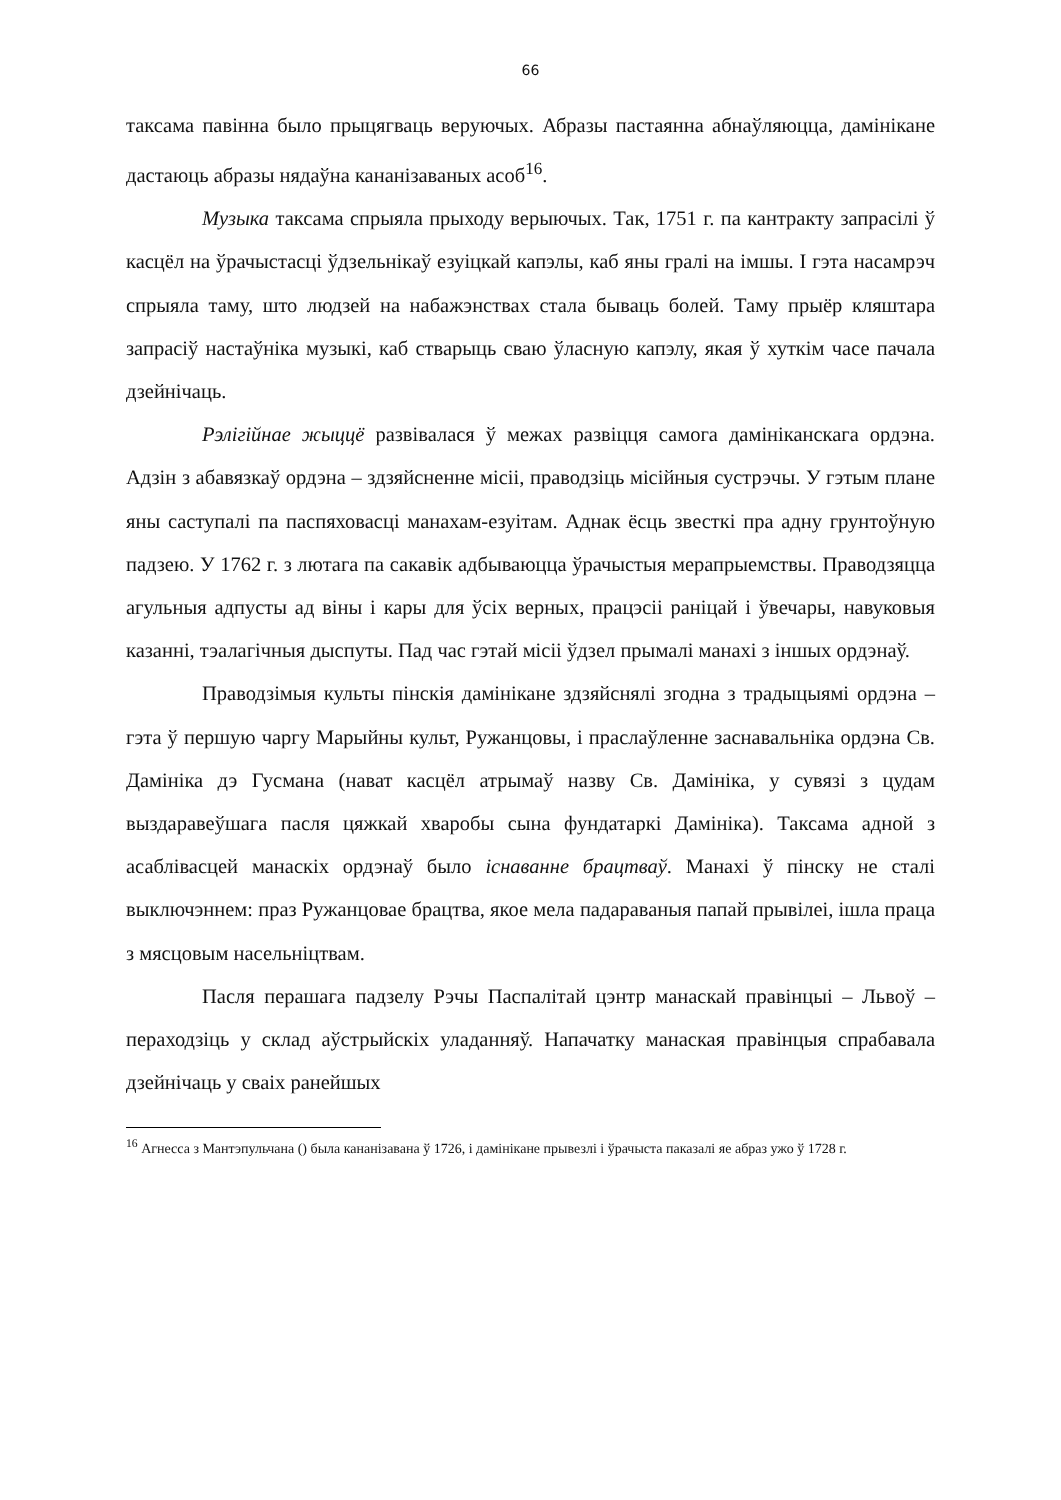66
таксама павінна было прыцягваць веруючых. Абразы пастаянна абнаўляюцца, дамінікане дастаюць абразы нядаўна кананізаваных асоб<sup>16</sup>.
Музыка таксама спрыяла прыходу верыючых. Так, 1751 г. па кантракту запрасілі ў касцёл на ўрачыстасці ўдзельнікаў езуіцкай капэлы, каб яны гралі на імшы. І гэта насамрэч спрыяла таму, што людзей на набажэнствах стала бываць болей. Таму прыёр кляштара запрасіў настаўніка музыкі, каб стварыць сваю ўласную капэлу, якая ў хуткім часе пачала дзейнічаць.
Рэлігійнае жыццё развівалася ў межах развіцця самога дамініканскага ордэна. Адзін з абавязкаў ордэна – здзяйсненне місіі, праводзіць місійныя сустрэчы. У гэтым плане яны саступалі па паспяховасці манахам-езуітам. Аднак ёсць звесткі пра адну грунтоўную падзею. У 1762 г. з лютага па сакавік адбываюцца ўрачыстыя мерапрыемствы. Праводзяцца агульныя адпусты ад віны і кары для ўсіх верных, працэсіі раніцай і ўвечары, навуковыя казанні, тэалагічныя дыспуты. Пад час гэтай місіі ўдзел прымалі манахі з іншых ордэнаў.
Праводзімыя культы пінскія дамінікане здзяйснялі згодна з традыцыямі ордэна – гэта ў першую чаргу Марыйны культ, Ружанцовы, і праслаўленне заснавальніка ордэна Св. Дамініка дэ Гусмана (нават касцёл атрымаў назву Св. Дамініка, у сувязі з цудам выздаравеўшага пасля цяжкай хваробы сына фундатаркі Дамініка). Таксама адной з асаблівасцей манаскіх ордэнаў было існаванне брацтваў. Манахі ў пінску не сталі выключэннем: праз Ружанцовае брацтва, якое мела падараваныя папай прывілеі, ішла праца з мясцовым насельніцтвам.
Пасля перашага падзелу Рэчы Паспалітай цэнтр манаскай правінцыі – Львоў – пераходзіць у склад аўстрыйскіх уладанняў. Напачатку манаская правінцыя спрабавала дзейнічаць у сваіх ранейшых
<sup>16</sup> Агнесса з Мантэпульчана () была кананізавана ў 1726, і дамінікане прывезлі і ўрачыста паказалі яе абраз ужо ў 1728 г.